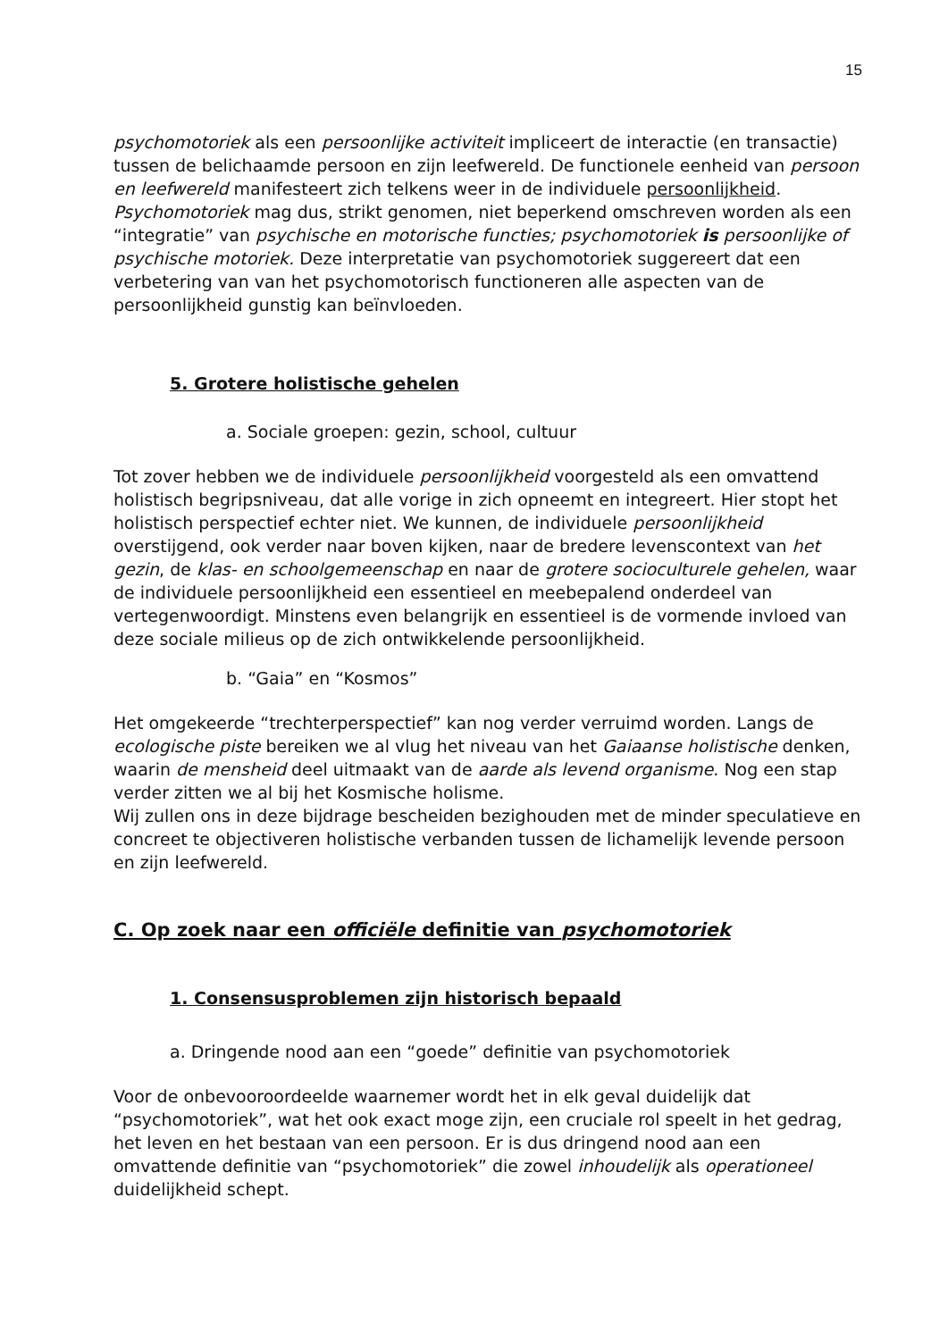15
psychomotoriek als een persoonlijke activiteit impliceert de interactie (en transactie) tussen de belichaamde persoon en zijn leefwereld. De functionele eenheid van persoon en leefwereld manifesteert zich telkens weer in de individuele persoonlijkheid. Psychomotoriek mag dus, strikt genomen, niet beperkend omschreven worden als een “integratie” van psychische en motorische functies; psychomotoriek is persoonlijke of psychische motoriek. Deze interpretatie van psychomotoriek suggereert dat een verbetering van van het psychomotorisch functioneren alle aspecten van de persoonlijkheid gunstig kan beïnvloeden.
5. Grotere holistische gehelen
a. Sociale groepen: gezin, school, cultuur
Tot zover hebben we de individuele persoonlijkheid voorgesteld als een omvattend holistisch begripsniveau, dat alle vorige in zich opneemt en integreert. Hier stopt het holistisch perspectief echter niet. We kunnen, de individuele persoonlijkheid overstijgend, ook verder naar boven kijken, naar de bredere levenscontext van het gezin, de klas- en schoolgemeenschap en naar de grotere socioculturele gehelen, waar de individuele persoonlijkheid een essentieel en meebepalend onderdeel van vertegenwoordigt. Minstens even belangrijk en essentieel is de vormende invloed van deze sociale milieus op de zich ontwikkelende persoonlijkheid.
b. “Gaia” en “Kosmos”
Het omgekeerde “trechterperspectief” kan nog verder verruimd worden. Langs de ecologische piste bereiken we al vlug het niveau van het Gaiaanse holistische denken, waarin de mensheid deel uitmaakt van de aarde als levend organisme. Nog een stap verder zitten we al bij het Kosmische holisme.
Wij zullen ons in deze bijdrage bescheiden bezighouden met de minder speculatieve en concreet te objectiveren holistische verbanden tussen de lichamelijk levende persoon en zijn leefwereld.
C. Op zoek naar een officiële definitie van psychomotoriek
1. Consensusproblemen zijn historisch bepaald
a. Dringende nood aan een “goede” definitie van psychomotoriek
Voor de onbevooroordeelde waarnemer wordt het in elk geval duidelijk dat “psychomotoriek”, wat het ook exact moge zijn, een cruciale rol speelt in het gedrag, het leven en het bestaan van een persoon. Er is dus dringend nood aan een omvattende definitie van “psychomotoriek” die zowel inhoudelijk als operationeel duidelijkheid schept.